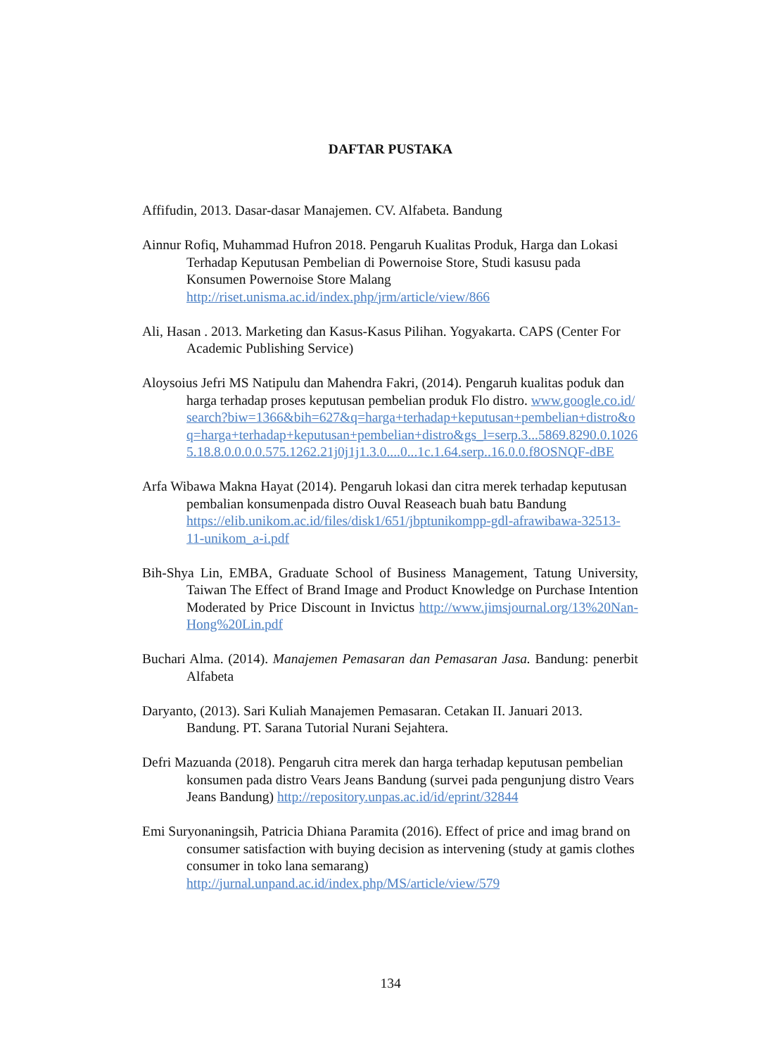DAFTAR PUSTAKA
Affifudin, 2013. Dasar-dasar Manajemen. CV. Alfabeta. Bandung
Ainnur Rofiq, Muhammad Hufron 2018. Pengaruh Kualitas Produk, Harga dan Lokasi Terhadap Keputusan Pembelian di Powernoise Store, Studi kasusu pada Konsumen Powernoise Store Malang http://riset.unisma.ac.id/index.php/jrm/article/view/866
Ali, Hasan . 2013. Marketing dan Kasus-Kasus Pilihan. Yogyakarta. CAPS (Center For Academic Publishing Service)
Aloysoius Jefri MS Natipulu dan Mahendra Fakri, (2014). Pengaruh kualitas poduk dan harga terhadap proses keputusan pembelian produk Flo distro. www.google.co.id/search?biw=1366&bih=627&q=harga+terhadap+keputusan+pembelian+distro&oq=harga+terhadap+keputusan+pembelian+distro&gs_l=serp.3...5869.8290.0.10265.18.8.0.0.0.0.575.1262.21j0j1j1.3.0....0...1c.1.64.serp..16.0.0.f8OSNQF-dBE
Arfa Wibawa Makna Hayat (2014). Pengaruh lokasi dan citra merek terhadap keputusan pembalian konsumenpada distro Ouval Reaseach buah batu Bandung https://elib.unikom.ac.id/files/disk1/651/jbptunikompp-gdl-afrawibawa-32513-11-unikom_a-i.pdf
Bih-Shya Lin, EMBA, Graduate School of Business Management, Tatung University, Taiwan The Effect of Brand Image and Product Knowledge on Purchase Intention Moderated by Price Discount in Invictus http://www.jimsjournal.org/13%20Nan-Hong%20Lin.pdf
Buchari Alma. (2014). Manajemen Pemasaran dan Pemasaran Jasa. Bandung: penerbit Alfabeta
Daryanto, (2013). Sari Kuliah Manajemen Pemasaran. Cetakan II. Januari 2013. Bandung. PT. Sarana Tutorial Nurani Sejahtera.
Defri Mazuanda (2018). Pengaruh citra merek dan harga terhadap keputusan pembelian konsumen pada distro Vears Jeans Bandung (survei pada pengunjung distro Vears Jeans Bandung) http://repository.unpas.ac.id/id/eprint/32844
Emi Suryonaningsih, Patricia Dhiana Paramita (2016). Effect of price and imag brand on consumer satisfaction with buying decision as intervening (study at gamis clothes consumer in toko lana semarang) http://jurnal.unpand.ac.id/index.php/MS/article/view/579
134